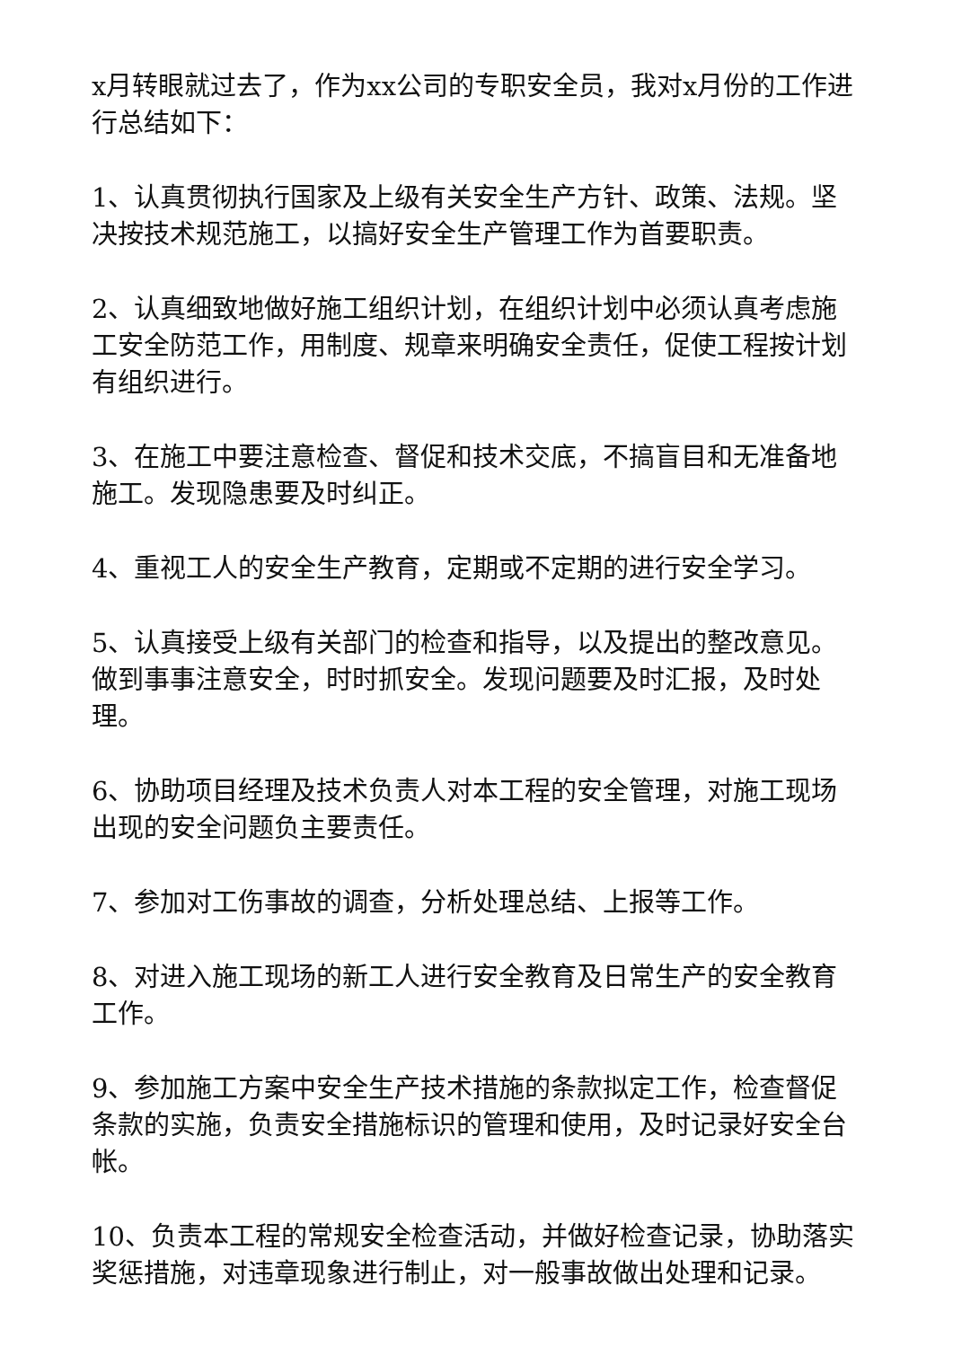x月转眼就过去了，作为xx公司的专职安全员，我对x月份的工作进行总结如下：
1、认真贯彻执行国家及上级有关安全生产方针、政策、法规。坚决按技术规范施工，以搞好安全生产管理工作为首要职责。
2、认真细致地做好施工组织计划，在组织计划中必须认真考虑施工安全防范工作，用制度、规章来明确安全责任，促使工程按计划有组织进行。
3、在施工中要注意检查、督促和技术交底，不搞盲目和无准备地施工。发现隐患要及时纠正。
4、重视工人的安全生产教育，定期或不定期的进行安全学习。
5、认真接受上级有关部门的检查和指导，以及提出的整改意见。做到事事注意安全，时时抓安全。发现问题要及时汇报，及时处理。
6、协助项目经理及技术负责人对本工程的安全管理，对施工现场出现的安全问题负主要责任。
7、参加对工伤事故的调查，分析处理总结、上报等工作。
8、对进入施工现场的新工人进行安全教育及日常生产的安全教育工作。
9、参加施工方案中安全生产技术措施的条款拟定工作，检查督促条款的实施，负责安全措施标识的管理和使用，及时记录好安全台帐。
10、负责本工程的常规安全检查活动，并做好检查记录，协助落实奖惩措施，对违章现象进行制止，对一般事故做出处理和记录。